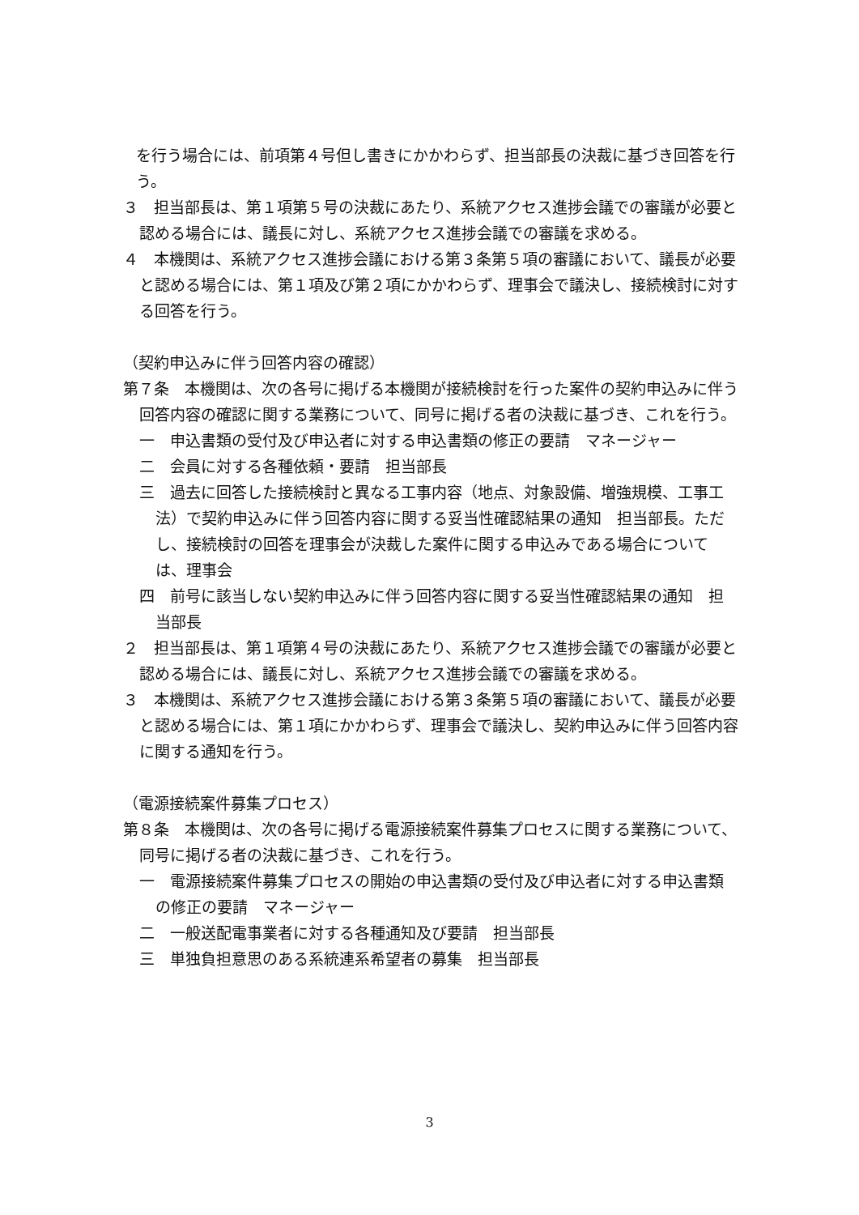を行う場合には、前項第４号但し書きにかかわらず、担当部長の決裁に基づき回答を行う。
３　担当部長は、第１項第５号の決裁にあたり、系統アクセス進捗会議での審議が必要と認める場合には、議長に対し、系統アクセス進捗会議での審議を求める。
４　本機関は、系統アクセス進捗会議における第３条第５項の審議において、議長が必要と認める場合には、第１項及び第２項にかかわらず、理事会で議決し、接続検討に対する回答を行う。
（契約申込みに伴う回答内容の確認）
第７条　本機関は、次の各号に掲げる本機関が接続検討を行った案件の契約申込みに伴う回答内容の確認に関する業務について、同号に掲げる者の決裁に基づき、これを行う。
一　申込書類の受付及び申込者に対する申込書類の修正の要請　マネージャー
二　会員に対する各種依頼・要請　担当部長
三　過去に回答した接続検討と異なる工事内容（地点、対象設備、増強規模、工事工法）で契約申込みに伴う回答内容に関する妥当性確認結果の通知　担当部長。ただし、接続検討の回答を理事会が決裁した案件に関する申込みである場合については、理事会
四　前号に該当しない契約申込みに伴う回答内容に関する妥当性確認結果の通知　担当部長
２　担当部長は、第１項第４号の決裁にあたり、系統アクセス進捗会議での審議が必要と認める場合には、議長に対し、系統アクセス進捗会議での審議を求める。
３　本機関は、系統アクセス進捗会議における第３条第５項の審議において、議長が必要と認める場合には、第１項にかかわらず、理事会で議決し、契約申込みに伴う回答内容に関する通知を行う。
（電源接続案件募集プロセス）
第８条　本機関は、次の各号に掲げる電源接続案件募集プロセスに関する業務について、同号に掲げる者の決裁に基づき、これを行う。
一　電源接続案件募集プロセスの開始の申込書類の受付及び申込者に対する申込書類の修正の要請　マネージャー
二　一般送配電事業者に対する各種通知及び要請　担当部長
三　単独負担意思のある系統連系希望者の募集　担当部長
3